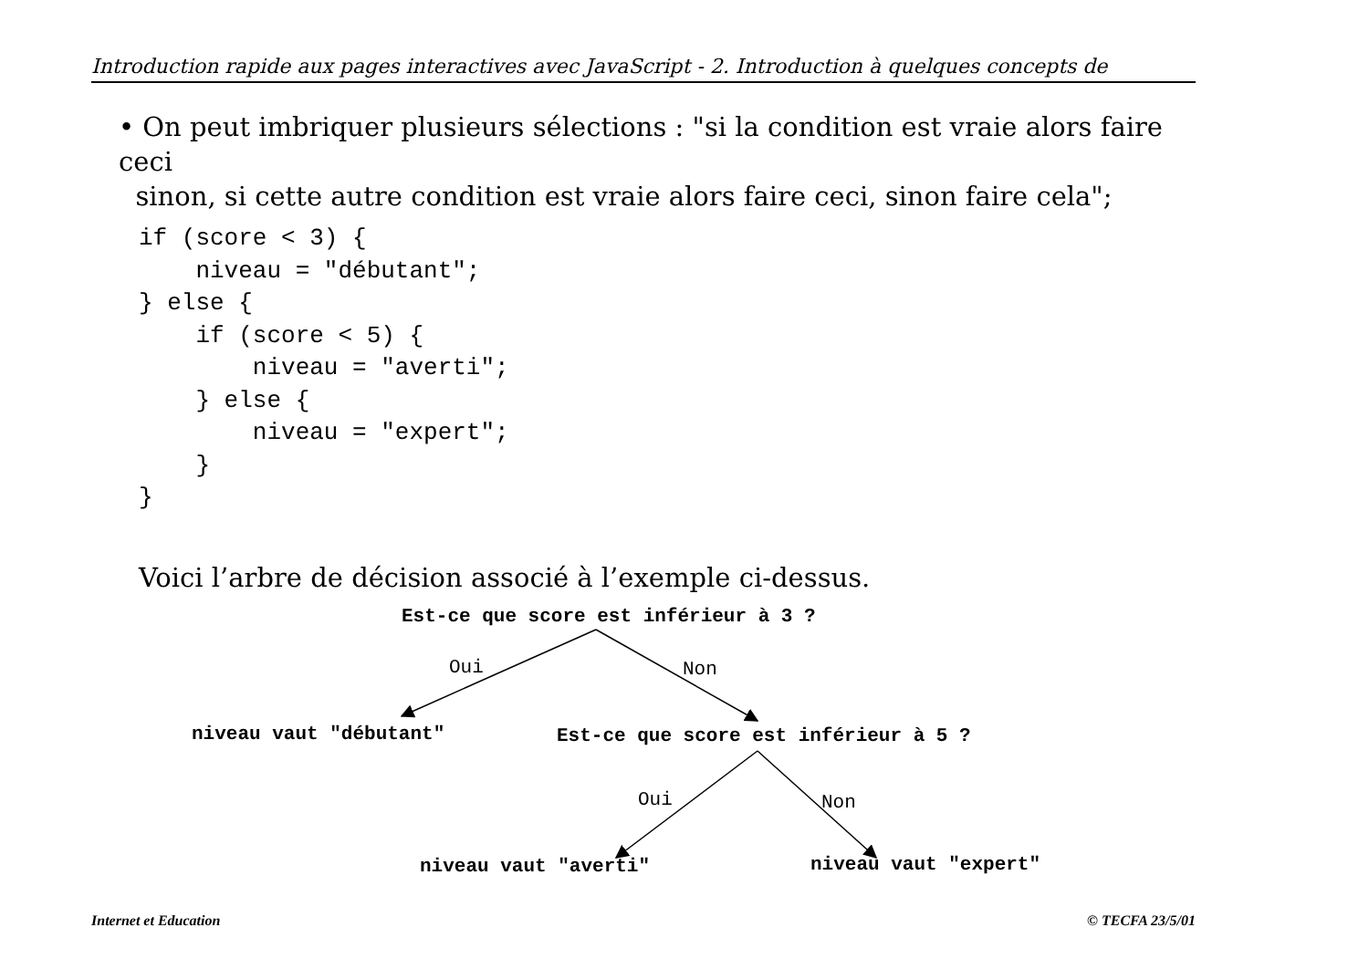Introduction rapide aux pages interactives avec JavaScript - 2. Introduction à quelques concepts de
• On peut imbriquer plusieurs sélections : "si la condition est vraie alors faire ceci
sinon, si cette autre condition est vraie alors faire ceci, sinon faire cela";
if (score < 3) {
    niveau = "débutant";
} else {
    if (score < 5) {
        niveau = "averti";
    } else {
        niveau = "expert";
    }
}
Voici l’arbre de décision associé à l’exemple ci-dessus.
Est-ce que score est inférieur à 3 ?
Oui Non
niveau vaut "débutant" Est-ce que score est inférieur à 5 ?
Oui Non
niveau vaut "averti" niveau vaut "expert"
Internet et Education © TECFA 23/5/01